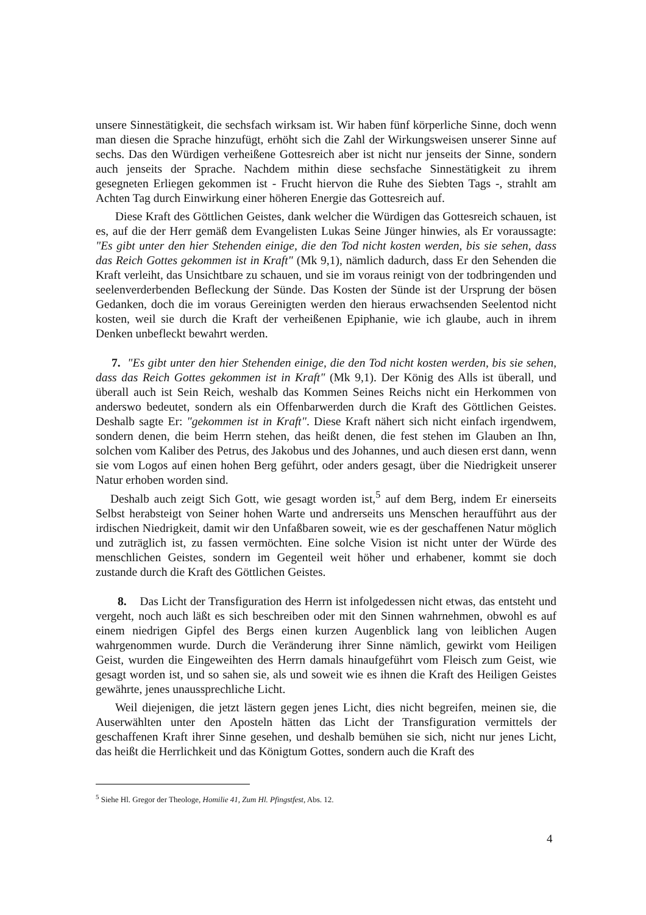unsere Sinnestätigkeit, die sechsfach wirksam ist. Wir haben fünf körperliche Sinne, doch wenn man diesen die Sprache hinzufügt, erhöht sich die Zahl der Wirkungsweisen unserer Sinne auf sechs. Das den Würdigen verheißene Gottesreich aber ist nicht nur jenseits der Sinne, sondern auch jenseits der Sprache. Nachdem mithin diese sechsfache Sinnestätigkeit zu ihrem gesegneten Erliegen gekommen ist - Frucht hiervon die Ruhe des Siebten Tags -, strahlt am Achten Tag durch Einwirkung einer höheren Energie das Gottesreich auf.
Diese Kraft des Göttlichen Geistes, dank welcher die Würdigen das Gottesreich schauen, ist es, auf die der Herr gemäß dem Evangelisten Lukas Seine Jünger hinwies, als Er voraussagte: "Es gibt unter den hier Stehenden einige, die den Tod nicht kosten werden, bis sie sehen, dass das Reich Gottes gekommen ist in Kraft" (Mk 9,1), nämlich dadurch, dass Er den Sehenden die Kraft verleiht, das Unsichtbare zu schauen, und sie im voraus reinigt von der todbringenden und seelenverderbenden Befleckung der Sünde. Das Kosten der Sünde ist der Ursprung der bösen Gedanken, doch die im voraus Gereinigten werden den hieraus erwachsenden Seelentod nicht kosten, weil sie durch die Kraft der verheißenen Epiphanie, wie ich glaube, auch in ihrem Denken unbefleckt bewahrt werden.
7. "Es gibt unter den hier Stehenden einige, die den Tod nicht kosten werden, bis sie sehen, dass das Reich Gottes gekommen ist in Kraft" (Mk 9,1). Der König des Alls ist überall, und überall auch ist Sein Reich, weshalb das Kommen Seines Reichs nicht ein Herkommen von anderswo bedeutet, sondern als ein Offenbarwerden durch die Kraft des Göttlichen Geistes. Deshalb sagte Er: "gekommen ist in Kraft". Diese Kraft nähert sich nicht einfach irgendwem, sondern denen, die beim Herrn stehen, das heißt denen, die fest stehen im Glauben an Ihn, solchen vom Kaliber des Petrus, des Jakobus und des Johannes, und auch diesen erst dann, wenn sie vom Logos auf einen hohen Berg geführt, oder anders gesagt, über die Niedrigkeit unserer Natur erhoben worden sind.
Deshalb auch zeigt Sich Gott, wie gesagt worden ist,<sup>5</sup> auf dem Berg, indem Er einerseits Selbst herabsteigt von Seiner hohen Warte und andrerseits uns Menschen heraufführt aus der irdischen Niedrigkeit, damit wir den Unfaßbaren soweit, wie es der geschaffenen Natur möglich und zuträglich ist, zu fassen vermöchten. Eine solche Vision ist nicht unter der Würde des menschlichen Geistes, sondern im Gegenteil weit höher und erhabener, kommt sie doch zustande durch die Kraft des Göttlichen Geistes.
8. Das Licht der Transfiguration des Herrn ist infolgedessen nicht etwas, das entsteht und vergeht, noch auch läßt es sich beschreiben oder mit den Sinnen wahrnehmen, obwohl es auf einem niedrigen Gipfel des Bergs einen kurzen Augenblick lang von leiblichen Augen wahrgenommen wurde. Durch die Veränderung ihrer Sinne nämlich, gewirkt vom Heiligen Geist, wurden die Eingeweihten des Herrn damals hinaufgeführt vom Fleisch zum Geist, wie gesagt worden ist, und so sahen sie, als und soweit wie es ihnen die Kraft des Heiligen Geistes gewährte, jenes unaussprechliche Licht.
Weil diejenigen, die jetzt lästern gegen jenes Licht, dies nicht begreifen, meinen sie, die Auserwählten unter den Aposteln hätten das Licht der Transfiguration vermittels der geschaffenen Kraft ihrer Sinne gesehen, und deshalb bemühen sie sich, nicht nur jenes Licht, das heißt die Herrlichkeit und das Königtum Gottes, sondern auch die Kraft des
<sup>5</sup> Siehe Hl. Gregor der Theologe, Homilie 41, Zum Hl. Pfingstfest, Abs. 12.
4